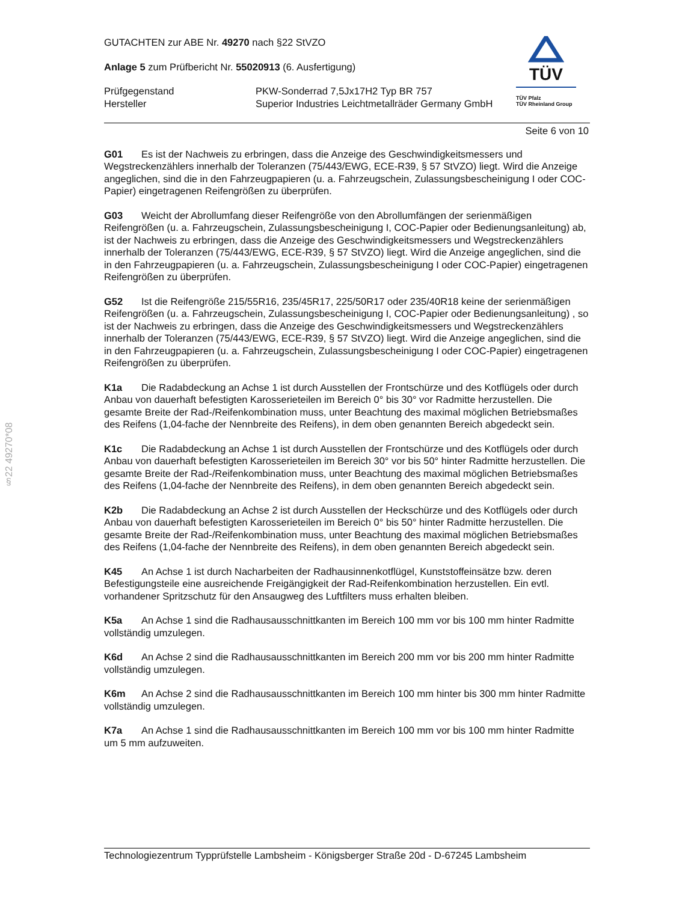§22 49270*08
GUTACHTEN zur ABE Nr. 49270 nach §22 StVZO
Anlage 5 zum Prüfbericht Nr. 55020913 (6. Ausfertigung)
Prüfgegenstand
Hersteller
PKW-Sonderrad 7,5Jx17H2 Typ BR 757
Superior Industries Leichtmetallräder Germany GmbH
TÜV
TÜV Pfalz
TÜV Rheinland Group
Seite 6 von 10
G01 Es ist der Nachweis zu erbringen, dass die Anzeige des Geschwindigkeitsmessers und Wegstreckenzählers innerhalb der Toleranzen (75/443/EWG, ECE-R39, § 57 StVZO) liegt. Wird die Anzeige angeglichen, sind die in den Fahrzeugpapieren (u. a. Fahrzeugschein, Zulassungsbescheinigung I oder COC-Papier) eingetragenen Reifengrößen zu überprüfen.
G03 Weicht der Abrollumfang dieser Reifengröße von den Abrollumfängen der serienmäßigen Reifengrößen (u. a. Fahrzeugschein, Zulassungsbescheinigung I, COC-Papier oder Bedienungsanleitung) ab, ist der Nachweis zu erbringen, dass die Anzeige des Geschwindigkeitsmessers und Wegstreckenzählers innerhalb der Toleranzen (75/443/EWG, ECE-R39, § 57 StVZO) liegt. Wird die Anzeige angeglichen, sind die in den Fahrzeugpapieren (u. a. Fahrzeugschein, Zulassungsbescheinigung I oder COC-Papier) eingetragenen Reifengrößen zu überprüfen.
G52 Ist die Reifengröße 215/55R16, 235/45R17, 225/50R17 oder 235/40R18 keine der serienmäßigen Reifengrößen (u. a. Fahrzeugschein, Zulassungsbescheinigung I, COC-Papier oder Bedienungsanleitung) , so ist der Nachweis zu erbringen, dass die Anzeige des Geschwindigkeitsmessers und Wegstreckenzählers innerhalb der Toleranzen (75/443/EWG, ECE-R39, § 57 StVZO) liegt. Wird die Anzeige angeglichen, sind die in den Fahrzeugpapieren (u. a. Fahrzeugschein, Zulassungsbescheinigung I oder COC-Papier) eingetragenen Reifengrößen zu überprüfen.
K1a Die Radabdeckung an Achse 1 ist durch Ausstellen der Frontschürze und des Kotflügels oder durch Anbau von dauerhaft befestigten Karosserieteilen im Bereich 0° bis 30° vor Radmitte herzustellen. Die gesamte Breite der Rad-/Reifenkombination muss, unter Beachtung des maximal möglichen Betriebsmaßes des Reifens (1,04-fache der Nennbreite des Reifens), in dem oben genannten Bereich abgedeckt sein.
K1c Die Radabdeckung an Achse 1 ist durch Ausstellen der Frontschürze und des Kotflügels oder durch Anbau von dauerhaft befestigten Karosserieteilen im Bereich 30° vor bis 50° hinter Radmitte herzustellen. Die gesamte Breite der Rad-/Reifenkombination muss, unter Beachtung des maximal möglichen Betriebsmaßes des Reifens (1,04-fache der Nennbreite des Reifens), in dem oben genannten Bereich abgedeckt sein.
K2b Die Radabdeckung an Achse 2 ist durch Ausstellen der Heckschürze und des Kotflügels oder durch Anbau von dauerhaft befestigten Karosserieteilen im Bereich 0° bis 50° hinter Radmitte herzustellen. Die gesamte Breite der Rad-/Reifenkombination muss, unter Beachtung des maximal möglichen Betriebsmaßes des Reifens (1,04-fache der Nennbreite des Reifens), in dem oben genannten Bereich abgedeckt sein.
K45 An Achse 1 ist durch Nacharbeiten der Radhausinnenkotflügel, Kunststoffeinsätze bzw. deren Befestigungsteile eine ausreichende Freigängigkeit der Rad-Reifenkombination herzustellen. Ein evtl. vorhandener Spritzschutz für den Ansaugweg des Luftfilters muss erhalten bleiben.
K5a An Achse 1 sind die Radhausausschnittkanten im Bereich 100 mm vor bis 100 mm hinter Radmitte vollständig umzulegen.
K6d An Achse 2 sind die Radhausausschnittkanten im Bereich 200 mm vor bis 200 mm hinter Radmitte vollständig umzulegen.
K6m An Achse 2 sind die Radhausausschnittkanten im Bereich 100 mm hinter bis 300 mm hinter Radmitte vollständig umzulegen.
K7a An Achse 1 sind die Radhausausschnittkanten im Bereich 100 mm vor bis 100 mm hinter Radmitte um 5 mm aufzuweiten.
Technologiezentrum Typprüfstelle Lambsheim - Königsberger Straße 20d - D-67245 Lambsheim